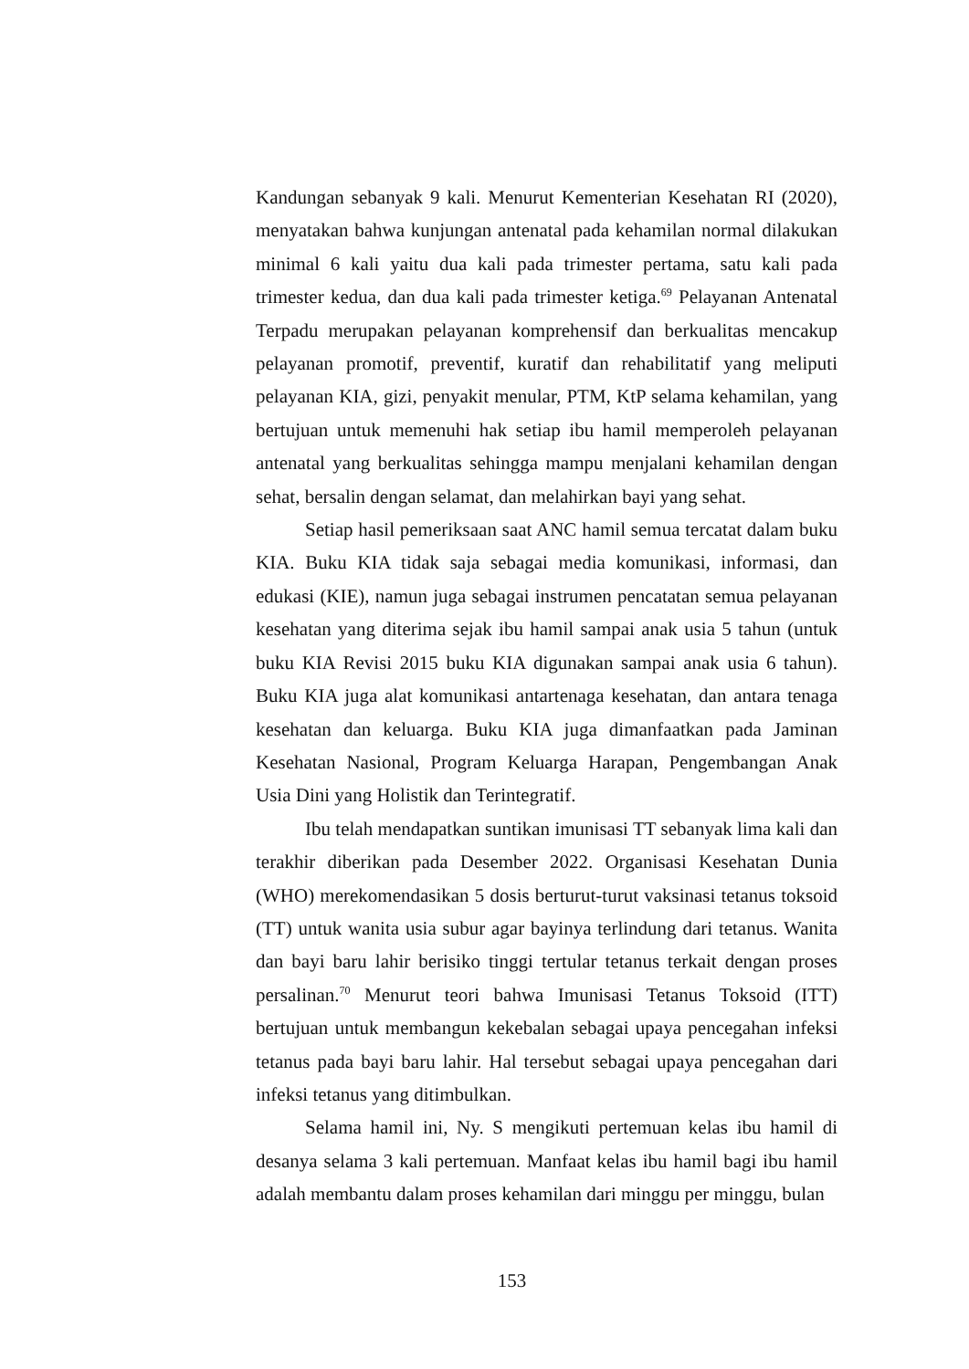Kandungan sebanyak 9 kali. Menurut Kementerian Kesehatan RI (2020), menyatakan bahwa kunjungan antenatal pada kehamilan normal dilakukan minimal 6 kali yaitu dua kali pada trimester pertama, satu kali pada trimester kedua, dan dua kali pada trimester ketiga.<sup>69</sup> Pelayanan Antenatal Terpadu merupakan pelayanan komprehensif dan berkualitas mencakup pelayanan promotif, preventif, kuratif dan rehabilitatif yang meliputi pelayanan KIA, gizi, penyakit menular, PTM, KtP selama kehamilan, yang bertujuan untuk memenuhi hak setiap ibu hamil memperoleh pelayanan antenatal yang berkualitas sehingga mampu menjalani kehamilan dengan sehat, bersalin dengan selamat, dan melahirkan bayi yang sehat.
Setiap hasil pemeriksaan saat ANC hamil semua tercatat dalam buku KIA. Buku KIA tidak saja sebagai media komunikasi, informasi, dan edukasi (KIE), namun juga sebagai instrumen pencatatan semua pelayanan kesehatan yang diterima sejak ibu hamil sampai anak usia 5 tahun (untuk buku KIA Revisi 2015 buku KIA digunakan sampai anak usia 6 tahun). Buku KIA juga alat komunikasi antartenaga kesehatan, dan antara tenaga kesehatan dan keluarga. Buku KIA juga dimanfaatkan pada Jaminan Kesehatan Nasional, Program Keluarga Harapan, Pengembangan Anak Usia Dini yang Holistik dan Terintegratif.
Ibu telah mendapatkan suntikan imunisasi TT sebanyak lima kali dan terakhir diberikan pada Desember 2022. Organisasi Kesehatan Dunia (WHO) merekomendasikan 5 dosis berturut-turut vaksinasi tetanus toksoid (TT) untuk wanita usia subur agar bayinya terlindung dari tetanus. Wanita dan bayi baru lahir berisiko tinggi tertular tetanus terkait dengan proses persalinan.<sup>70</sup> Menurut teori bahwa Imunisasi Tetanus Toksoid (ITT) bertujuan untuk membangun kekebalan sebagai upaya pencegahan infeksi tetanus pada bayi baru lahir. Hal tersebut sebagai upaya pencegahan dari infeksi tetanus yang ditimbulkan.
Selama hamil ini, Ny. S mengikuti pertemuan kelas ibu hamil di desanya selama 3 kali pertemuan. Manfaat kelas ibu hamil bagi ibu hamil adalah membantu dalam proses kehamilan dari minggu per minggu, bulan
153